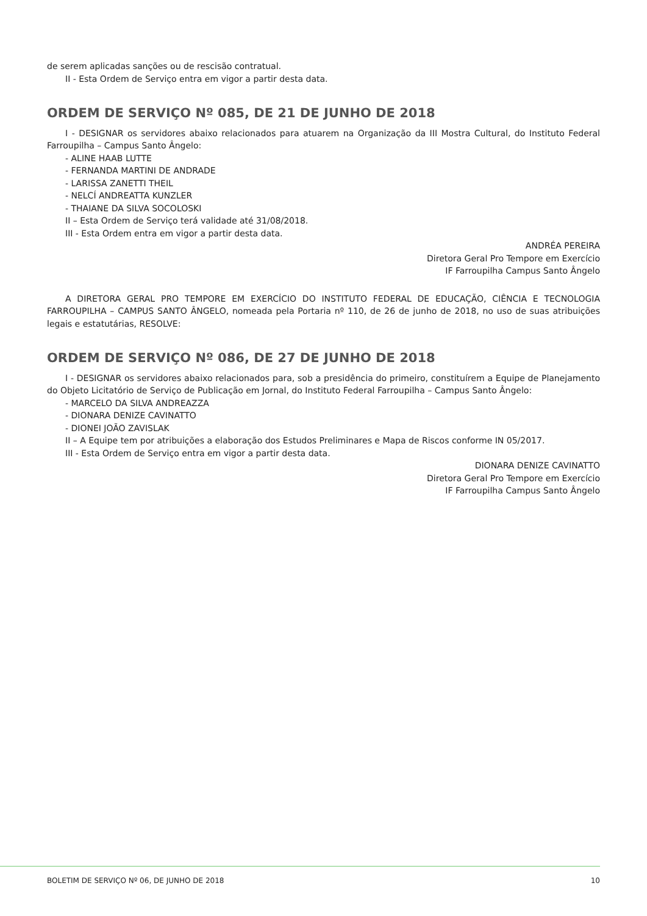de serem aplicadas sanções ou de rescisão contratual.
II - Esta Ordem de Serviço entra em vigor a partir desta data.
ORDEM DE SERVIÇO Nº 085, DE 21 DE JUNHO DE 2018
I - DESIGNAR os servidores abaixo relacionados para atuarem na Organização da III Mostra Cultural, do Instituto Federal Farroupilha – Campus Santo Ângelo:
- ALINE HAAB LUTTE
- FERNANDA MARTINI DE ANDRADE
- LARISSA ZANETTI THEIL
- NELCÍ ANDREATTA KUNZLER
- THAIANE DA SILVA SOCOLOSKI
II – Esta Ordem de Serviço terá validade até 31/08/2018.
III - Esta Ordem entra em vigor a partir desta data.
ANDRÉA PEREIRA
Diretora Geral Pro Tempore em Exercício
IF Farroupilha Campus Santo Ângelo
A DIRETORA GERAL PRO TEMPORE EM EXERCÍCIO DO INSTITUTO FEDERAL DE EDUCAÇÃO, CIÊNCIA E TECNOLOGIA FARROUPILHA – CAMPUS SANTO ÂNGELO, nomeada pela Portaria nº 110, de 26 de junho de 2018, no uso de suas atribuições legais e estatutárias, RESOLVE:
ORDEM DE SERVIÇO Nº 086, DE 27 DE JUNHO DE 2018
I - DESIGNAR os servidores abaixo relacionados para, sob a presidência do primeiro, constituírem a Equipe de Planejamento do Objeto Licitatório de Serviço de Publicação em Jornal, do Instituto Federal Farroupilha – Campus Santo Ângelo:
- MARCELO DA SILVA ANDREAZZA
- DIONARA DENIZE CAVINATTO
- DIONEI JOÃO ZAVISLAK
II – A Equipe tem por atribuições a elaboração dos Estudos Preliminares e Mapa de Riscos conforme IN 05/2017.
III - Esta Ordem de Serviço entra em vigor a partir desta data.
DIONARA DENIZE CAVINATTO
Diretora Geral Pro Tempore em Exercício
IF Farroupilha Campus Santo Ângelo
BOLETIM DE SERVIÇO Nº 06, DE JUNHO DE 2018 10